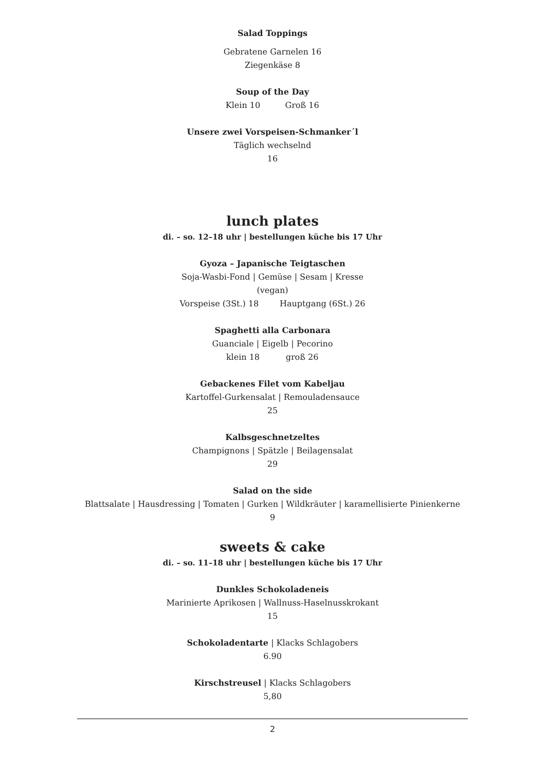Salad Toppings
Gebratene Garnelen 16
Ziegenkäse 8
Soup of the Day
Klein 10 Groß 16
Unsere zwei Vorspeisen-Schmanker´l
Täglich wechselnd
16
lunch plates
di. – so. 12–18 uhr | bestellungen küche bis 17 Uhr
Gyoza – Japanische Teigtaschen
Soja-Wasbi-Fond | Gemüse | Sesam | Kresse
(vegan)
Vorspeise (3St.) 18 Hauptgang (6St.) 26
Spaghetti alla Carbonara
Guanciale | Eigelb | Pecorino
klein 18 groß 26
Gebackenes Filet vom Kabeljau
Kartoffel-Gurkensalat | Remouladensauce
25
Kalbsgeschnetzeltes
Champignons | Spätzle | Beilagensalat
29
Salad on the side
Blattsalate | Hausdressing | Tomaten | Gurken | Wildkräuter | karamellisierte Pinienkerne
9
sweets & cake
di. – so. 11–18 uhr | bestellungen küche bis 17 Uhr
Dunkles Schokoladeneis
Marinierte Aprikosen | Wallnuss-Haselnusskrokant
15
Schokoladentarte | Klacks Schlagobers
6.90
Kirschstreusel | Klacks Schlagobers
5,80
2